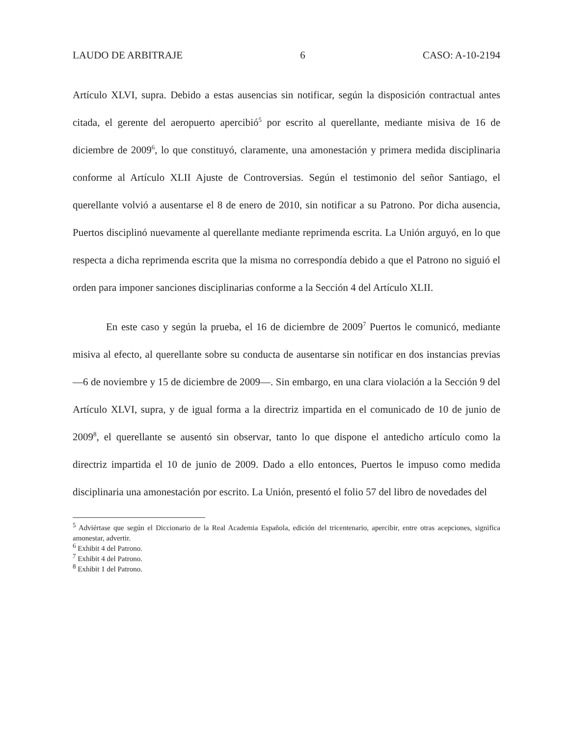LAUDO DE ARBITRAJE 6 CASO: A-10-2194
Artículo XLVI, supra. Debido a estas ausencias sin notificar, según la disposición contractual antes citada, el gerente del aeropuerto apercibió<sup>5</sup> por escrito al querellante, mediante misiva de 16 de diciembre de 2009<sup>6</sup>, lo que constituyó, claramente, una amonestación y primera medida disciplinaria conforme al Artículo XLII Ajuste de Controversias. Según el testimonio del señor Santiago, el querellante volvió a ausentarse el 8 de enero de 2010, sin notificar a su Patrono. Por dicha ausencia, Puertos disciplinó nuevamente al querellante mediante reprimenda escrita. La Unión arguyó, en lo que respecta a dicha reprimenda escrita que la misma no correspondía debido a que el Patrono no siguió el orden para imponer sanciones disciplinarias conforme a la Sección 4 del Artículo XLII.
En este caso y según la prueba, el 16 de diciembre de 2009<sup>7</sup> Puertos le comunicó, mediante misiva al efecto, al querellante sobre su conducta de ausentarse sin notificar en dos instancias previas —6 de noviembre y 15 de diciembre de 2009—. Sin embargo, en una clara violación a la Sección 9 del Artículo XLVI, supra, y de igual forma a la directriz impartida en el comunicado de 10 de junio de 2009<sup>8</sup>, el querellante se ausentó sin observar, tanto lo que dispone el antedicho artículo como la directriz impartida el 10 de junio de 2009. Dado a ello entonces, Puertos le impuso como medida disciplinaria una amonestación por escrito. La Unión, presentó el folio 57 del libro de novedades del
<sup>5</sup> Adviértase que según el Diccionario de la Real Academia Española, edición del tricentenario, apercibir, entre otras acepciones, significa amonestar, advertir.
<sup>6</sup> Exhibit 4 del Patrono.
<sup>7</sup> Exhibit 4 del Patrono.
<sup>8</sup> Exhibit 1 del Patrono.